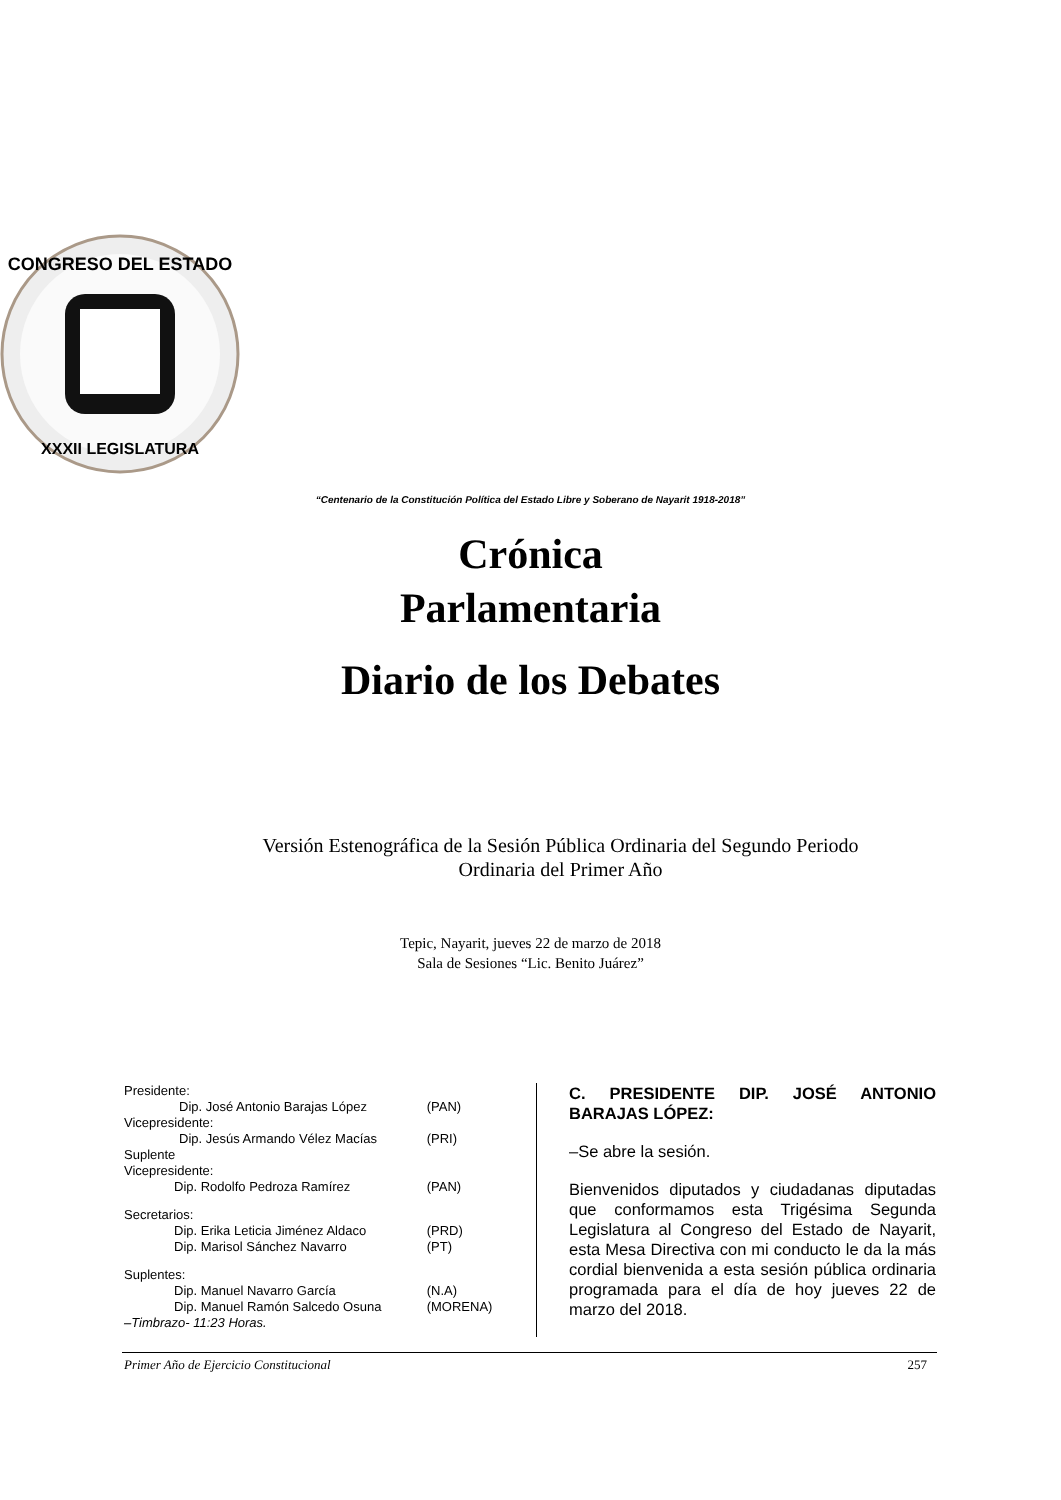CONGRESO DEL ESTADO
XXXII LEGISLATURA
“Centenario de la Constitución Política del Estado Libre y Soberano de Nayarit 1918-2018”
Crónica
Parlamentaria
Diario de los Debates
Versión Estenográfica de la Sesión Pública Ordinaria del Segundo Periodo
Ordinaria del Primer Año
Tepic, Nayarit, jueves 22 de marzo de 2018
Sala de Sesiones “Lic. Benito Juárez”
| Presidente: | |
| Dip. José Antonio Barajas López | (PAN) |
| Vicepresidente: | |
| Dip. Jesús Armando Vélez Macías | (PRI) |
| Suplente Vicepresidente: | |
| Dip. Rodolfo Pedroza Ramírez | (PAN) |
| Secretarios: | |
| Dip. Erika Leticia Jiménez Aldaco | (PRD) |
| Dip. Marisol Sánchez Navarro | (PT) |
| Suplentes: | |
| Dip. Manuel Navarro García | (N.A) |
| Dip. Manuel Ramón Salcedo Osuna | (MORENA) |
| –Timbrazo- 11:23 Horas. | |
C. PRESIDENTE DIP. JOSÉ ANTONIO BARAJAS LÓPEZ:
–Se abre la sesión.
Bienvenidos diputados y ciudadanas diputadas que conformamos esta Trigésima Segunda Legislatura al Congreso del Estado de Nayarit, esta Mesa Directiva con mi conducto le da la más cordial bienvenida a esta sesión pública ordinaria programada para el día de hoy jueves 22 de marzo del 2018.
Primer Año de Ejercicio Constitucional 257